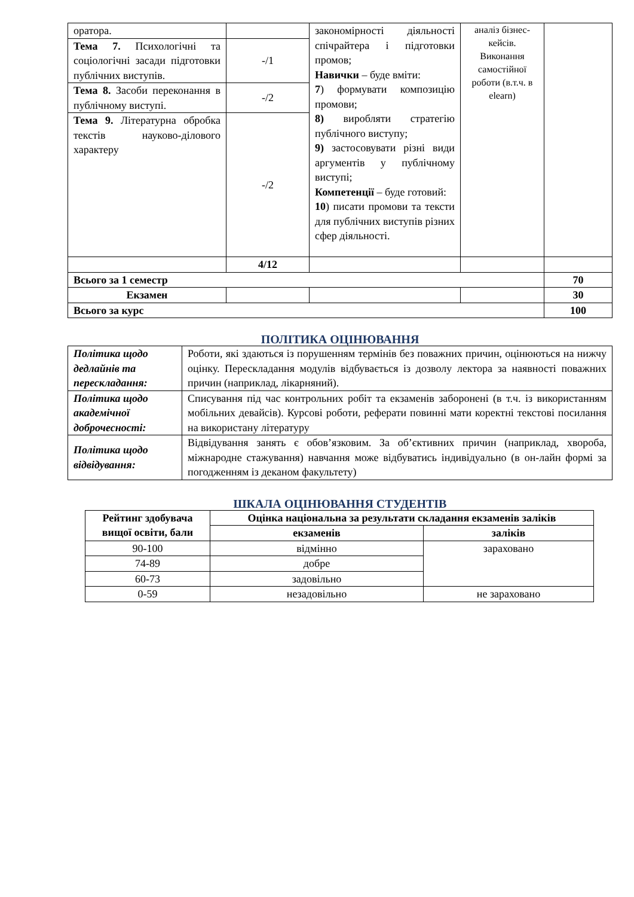| оратора. | | закономірності діяльності спічрайтера і підготовки промов; Навички – буде вміти: 7 ) формувати композицію промови; 8) виробляти стратегію публічного виступу; 9) застосовувати різні види аргументів у публічному виступі; Компетенції – буде готовий: 10 ) писати промови та тексти для публічних виступів різних сфер діяльності. | аналіз бізнес-кейсів. Виконання самостійної роботи (в.т.ч. в elearn) | |
| Тема 7. Психологічні та соціологічні засади підготовки публічних виступів. | -/1 | | | |
| Тема 8. Засоби переконання в публічному виступі. | -/2 | | | |
| Тема 9. Літературна обробка текстів науково-ділового характеру | -/2 | | | |
| | 4/12 | | | |
| Всього за 1 семестр | | | | 70 |
| Екзамен | | | | 30 |
| Всього за курс | | | | 100 |
ПОЛІТИКА ОЦІНЮВАННЯ
| Політика щодо дедлайнів та перескладання: | Роботи, які здаються із порушенням термінів без поважних причин, оцінюються на нижчу оцінку. Перескладання модулів відбувається із дозволу лектора за наявності поважних причин (наприклад, лікарняний). |
| Політика щодо академічної доброчесності: | Списування під час контрольних робіт та екзаменів заборонені (в т.ч. із використанням мобільних девайсів). Курсові роботи, реферати повинні мати коректні текстові посилання на використану літературу |
| Політика щодо відвідування: | Відвідування занять є обов’язковим. За об’єктивних причин (наприклад, хвороба, міжнародне стажування) навчання може відбуватись індивідуально (в он-лайн формі за погодженням із деканом факультету) |
ШКАЛА ОЦІНЮВАННЯ СТУДЕНТІВ
| Рейтинг здобувача вищої освіти, бали | Оцінка національна за результати складання екзаменів заліків | |
| --- | --- | --- |
| | екзаменів | заліків |
| 90-100 | відмінно | зараховано |
| 74-89 | добре | |
| 60-73 | задовільно | |
| 0-59 | незадовільно | не зараховано |